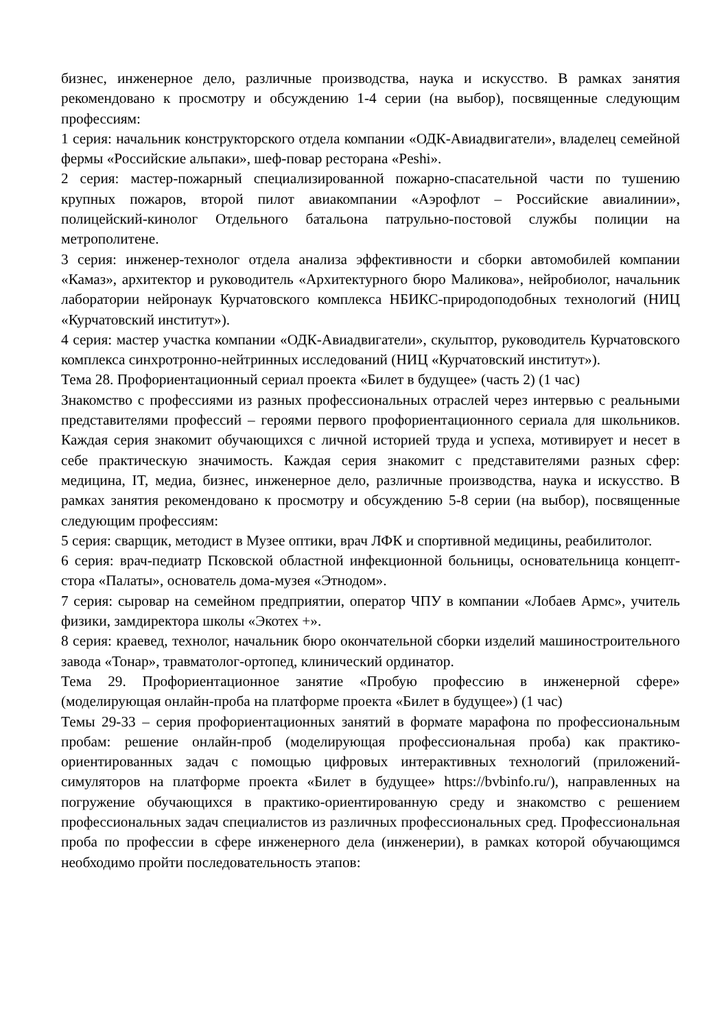бизнес, инженерное дело, различные производства, наука и искусство. В рамках занятия рекомендовано к просмотру и обсуждению 1-4 серии (на выбор), посвященные следующим профессиям:
1 серия: начальник конструкторского отдела компании «ОДК-Авиадвигатели», владелец семейной фермы «Российские альпаки», шеф-повар ресторана «Peshi».
2 серия: мастер-пожарный специализированной пожарно-спасательной части по тушению крупных пожаров, второй пилот авиакомпании «Аэрофлот – Российские авиалинии», полицейский-кинолог Отдельного батальона патрульно-постовой службы полиции на метрополитене.
3 серия: инженер-технолог отдела анализа эффективности и сборки автомобилей компании «Камаз», архитектор и руководитель «Архитектурного бюро Маликова», нейробиолог, начальник лаборатории нейронаук Курчатовского комплекса НБИКС-природоподобных технологий (НИЦ «Курчатовский институт»).
4 серия: мастер участка компании «ОДК-Авиадвигатели», скульптор, руководитель Курчатовского комплекса синхротронно-нейтринных исследований (НИЦ «Курчатовский институт»).
Тема 28. Профориентационный сериал проекта «Билет в будущее» (часть 2) (1 час)
Знакомство с профессиями из разных профессиональных отраслей через интервью с реальными представителями профессий – героями первого профориентационного сериала для школьников. Каждая серия знакомит обучающихся с личной историей труда и успеха, мотивирует и несет в себе практическую значимость. Каждая серия знакомит с представителями разных сфер: медицина, IT, медиа, бизнес, инженерное дело, различные производства, наука и искусство. В рамках занятия рекомендовано к просмотру и обсуждению 5-8 серии (на выбор), посвященные следующим профессиям:
5 серия: сварщик, методист в Музее оптики, врач ЛФК и спортивной медицины, реабилитолог.
6 серия: врач-педиатр Псковской областной инфекционной больницы, основательница концепт-стора «Палаты», основатель дома-музея «Этнодом».
7 серия: сыровар на семейном предприятии, оператор ЧПУ в компании «Лобаев Армс», учитель физики, замдиректора школы «Экотех +».
8 серия: краевед, технолог, начальник бюро окончательной сборки изделий машиностроительного завода «Тонар», травматолог-ортопед, клинический ординатор.
Тема 29. Профориентационное занятие «Пробую профессию в инженерной сфере» (моделирующая онлайн-проба на платформе проекта «Билет в будущее») (1 час)
Темы 29-33 – серия профориентационных занятий в формате марафона по профессиональным пробам: решение онлайн-проб (моделирующая профессиональная проба) как практико-ориентированных задач с помощью цифровых интерактивных технологий (приложений-симуляторов на платформе проекта «Билет в будущее» https://bvbinfo.ru/), направленных на погружение обучающихся в практико-ориентированную среду и знакомство с решением профессиональных задач специалистов из различных профессиональных сред. Профессиональная проба по профессии в сфере инженерного дела (инженерии), в рамках которой обучающимся необходимо пройти последовательность этапов: